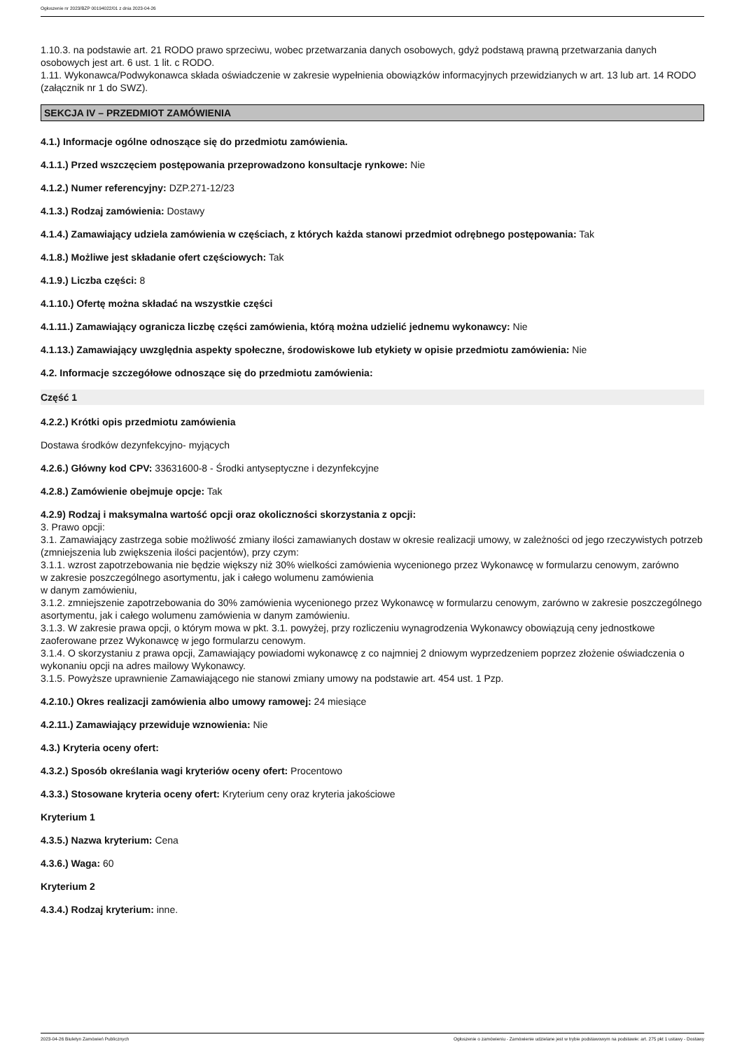Ogłoszenie nr 2023/BZP 00194022/01 z dnia 2023-04-26
1.10.3. na podstawie art. 21 RODO prawo sprzeciwu, wobec przetwarzania danych osobowych, gdyż podstawą prawną przetwarzania danych osobowych jest art. 6 ust. 1 lit. c RODO.
1.11. Wykonawca/Podwykonawca składa oświadczenie w zakresie wypełnienia obowiązków informacyjnych przewidzianych w art. 13 lub art. 14 RODO (załącznik nr 1 do SWZ).
SEKCJA IV – PRZEDMIOT ZAMÓWIENIA
4.1.) Informacje ogólne odnoszące się do przedmiotu zamówienia.
4.1.1.) Przed wszczęciem postępowania przeprowadzono konsultacje rynkowe: Nie
4.1.2.) Numer referencyjny: DZP.271-12/23
4.1.3.) Rodzaj zamówienia: Dostawy
4.1.4.) Zamawiający udziela zamówienia w częściach, z których każda stanowi przedmiot odrębnego postępowania: Tak
4.1.8.) Możliwe jest składanie ofert częściowych: Tak
4.1.9.) Liczba części: 8
4.1.10.) Ofertę można składać na wszystkie części
4.1.11.) Zamawiający ogranicza liczbę części zamówienia, którą można udzielić jednemu wykonawcy: Nie
4.1.13.) Zamawiający uwzględnia aspekty społeczne, środowiskowe lub etykiety w opisie przedmiotu zamówienia: Nie
4.2. Informacje szczegółowe odnoszące się do przedmiotu zamówienia:
Część 1
4.2.2.) Krótki opis przedmiotu zamówienia
Dostawa środków dezynfekcyjno- myjących
4.2.6.) Główny kod CPV: 33631600-8 - Środki antyseptyczne i dezynfekcyjne
4.2.8.) Zamówienie obejmuje opcje: Tak
4.2.9) Rodzaj i maksymalna wartość opcji oraz okoliczności skorzystania z opcji:
3. Prawo opcji:
3.1. Zamawiający zastrzega sobie możliwość zmiany ilości zamawianych dostaw w okresie realizacji umowy, w zależności od jego rzeczywistych potrzeb (zmniejszenia lub zwiększenia ilości pacjentów), przy czym:
3.1.1. wzrost zapotrzebowania nie będzie większy niż 30% wielkości zamówienia wycenionego przez Wykonawcę w formularzu cenowym, zarówno
w zakresie poszczególnego asortymentu, jak i całego wolumenu zamówienia
w danym zamówieniu,
3.1.2. zmniejszenie zapotrzebowania do 30% zamówienia wycenionego przez Wykonawcę w formularzu cenowym, zarówno w zakresie poszczególnego asortymentu, jak i całego wolumenu zamówienia w danym zamówieniu.
3.1.3. W zakresie prawa opcji, o którym mowa w pkt. 3.1. powyżej, przy rozliczeniu wynagrodzenia Wykonawcy obowiązują ceny jednostkowe zaoferowane przez Wykonawcę w jego formularzu cenowym.
3.1.4. O skorzystaniu z prawa opcji, Zamawiający powiadomi wykonawcę z co najmniej 2 dniowym wyprzedzeniem poprzez złożenie oświadczenia o wykonaniu opcji na adres mailowy Wykonawcy.
3.1.5. Powyższe uprawnienie Zamawiającego nie stanowi zmiany umowy na podstawie art. 454 ust. 1 Pzp.
4.2.10.) Okres realizacji zamówienia albo umowy ramowej: 24 miesiące
4.2.11.) Zamawiający przewiduje wznowienia: Nie
4.3.) Kryteria oceny ofert:
4.3.2.) Sposób określania wagi kryteriów oceny ofert: Procentowo
4.3.3.) Stosowane kryteria oceny ofert: Kryterium ceny oraz kryteria jakościowe
Kryterium 1
4.3.5.) Nazwa kryterium: Cena
4.3.6.) Waga: 60
Kryterium 2
4.3.4.) Rodzaj kryterium: inne.
2023-04-26 Biuletyn Zamówień Publicznych Ogłoszenie o zamówieniu - Zamówienie udzielane jest w trybie podstawowym na podstawie: art. 275 pkt 1 ustawy - Dostawy